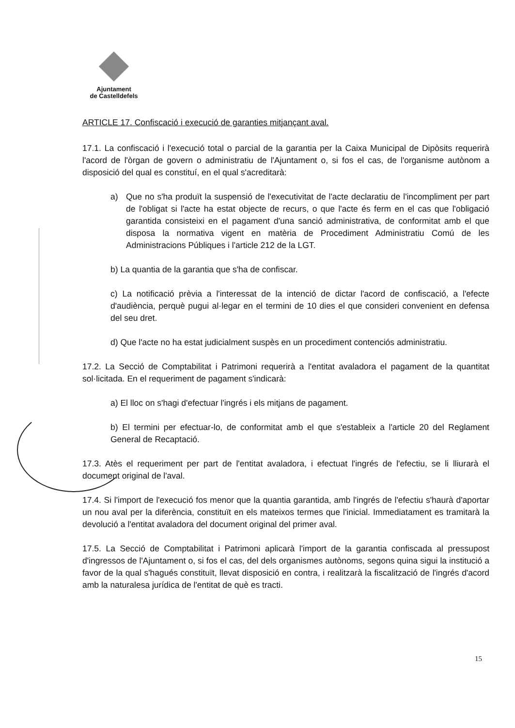Ajuntament
de Castelldefels
ARTICLE 17. Confiscació i execució de garanties mitjançant aval.
17.1. La confiscació i l'execució total o parcial de la garantia per la Caixa Municipal de Dipòsits requerirà l'acord de l'òrgan de govern o administratiu de l'Ajuntament o, si fos el cas, de l'organisme autònom a disposició del qual es constituí, en el qual s'acreditarà:
a) Que no s'ha produït la suspensió de l'executivitat de l'acte declaratiu de l'incompliment per part de l'obligat si l'acte ha estat objecte de recurs, o que l'acte és ferm en el cas que l'obligació garantida consisteixi en el pagament d'una sanció administrativa, de conformitat amb el que disposa la normativa vigent en matèria de Procediment Administratiu Comú de les Administracions Públiques i l'article 212 de la LGT.
b) La quantia de la garantia que s'ha de confiscar.
c) La notificació prèvia a l'interessat de la intenció de dictar l'acord de confiscació, a l'efecte d'audiència, perquè pugui al·legar en el termini de 10 dies el que consideri convenient en defensa del seu dret.
d) Que l'acte no ha estat judicialment suspès en un procediment contenciós administratiu.
17.2. La Secció de Comptabilitat i Patrimoni requerirà a l'entitat avaladora el pagament de la quantitat sol·licitada. En el requeriment de pagament s'indicarà:
a) El lloc on s'hagi d'efectuar l'ingrés i els mitjans de pagament.
b) El termini per efectuar-lo, de conformitat amb el que s'estableix a l'article 20 del Reglament General de Recaptació.
17.3. Atès el requeriment per part de l'entitat avaladora, i efectuat l'ingrés de l'efectiu, se li lliurarà el document original de l'aval.
17.4. Si l'import de l'execució fos menor que la quantia garantida, amb l'ingrés de l'efectiu s'haurà d'aportar un nou aval per la diferència, constituït en els mateixos termes que l'inicial. Immediatament es tramitarà la devolució a l'entitat avaladora del document original del primer aval.
17.5. La Secció de Comptabilitat i Patrimoni aplicarà l'import de la garantia confiscada al pressupost d'ingressos de l'Ajuntament o, si fos el cas, del dels organismes autònoms, segons quina sigui la institució a favor de la qual s'hagués constituït, llevat disposició en contra, i realitzarà la fiscalització de l'ingrés d'acord amb la naturalesa jurídica de l'entitat de què es tracti.
15